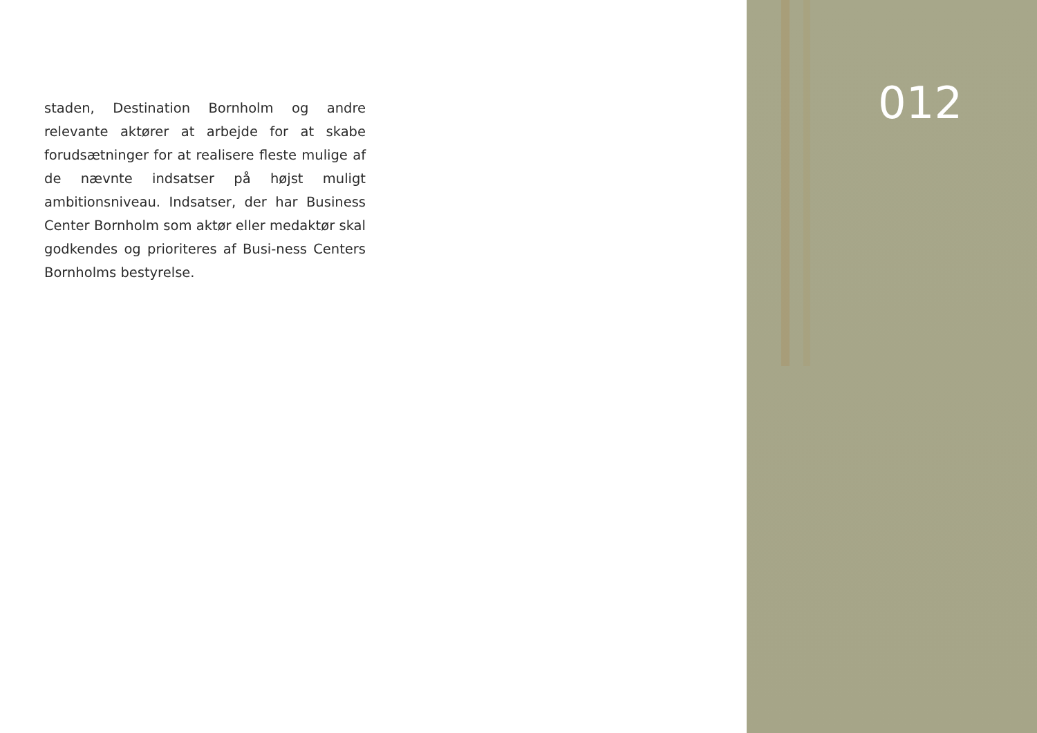staden, Destination Bornholm og andre relevante aktører at arbejde for at skabe forudsætninger for at realisere fleste mulige af de nævnte indsatser på højst muligt ambitionsniveau. Indsatser, der har Business Center Bornholm som aktør eller medaktør skal godkendes og prioriteres af Busi-ness Centers Bornholms bestyrelse.
012